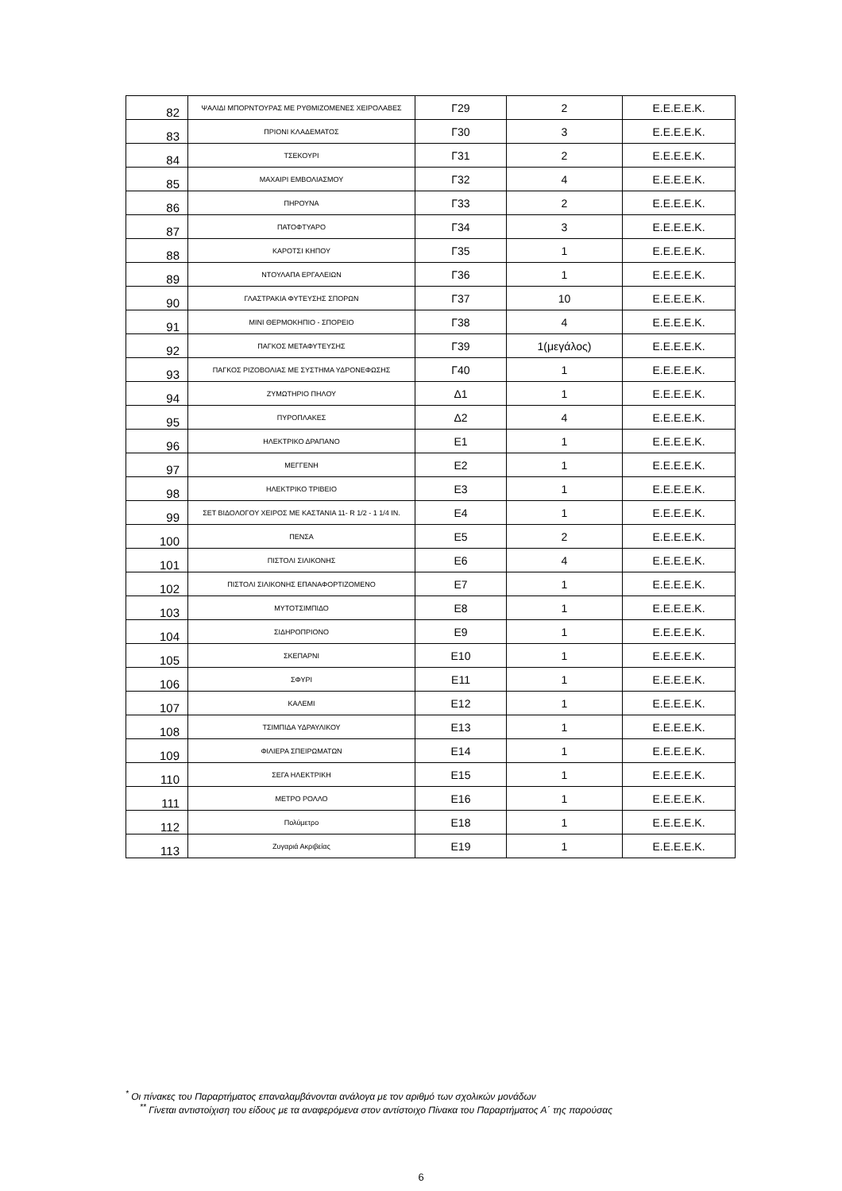| 82 | ΨΑΛΙΔΙ ΜΠΟΡΝΤΟΥΡΑΣ ΜΕ ΡΥΘΜΙΖΟΜΕΝΕΣ ΧΕΙΡΟΛΑΒΕΣ | Γ29 | 2 | Ε.Ε.Ε.Ε.Κ. |
| 83 | ΠΡΙΟΝΙ ΚΛΑΔΕΜΑΤΟΣ | Γ30 | 3 | Ε.Ε.Ε.Ε.Κ. |
| 84 | ΤΣΕΚΟΥΡΙ | Γ31 | 2 | Ε.Ε.Ε.Ε.Κ. |
| 85 | ΜΑΧΑΙΡΙ ΕΜΒΟΛΙΑΣΜΟΥ | Γ32 | 4 | Ε.Ε.Ε.Ε.Κ. |
| 86 | ΠΗΡΟΥΝΑ | Γ33 | 2 | Ε.Ε.Ε.Ε.Κ. |
| 87 | ΠΑΤΟΦΤΥΑΡΟ | Γ34 | 3 | Ε.Ε.Ε.Ε.Κ. |
| 88 | ΚΑΡΟΤΣΙ ΚΗΠΟΥ | Γ35 | 1 | Ε.Ε.Ε.Ε.Κ. |
| 89 | ΝΤΟΥΛΑΠΑ ΕΡΓΑΛΕΙΩΝ | Γ36 | 1 | Ε.Ε.Ε.Ε.Κ. |
| 90 | ΓΛΑΣΤΡΑΚΙΑ ΦΥΤΕΥΣΗΣ ΣΠΟΡΩΝ | Γ37 | 10 | Ε.Ε.Ε.Ε.Κ. |
| 91 | ΜΙΝΙ ΘΕΡΜΟΚΗΠΙΟ - ΣΠΟΡΕΙΟ | Γ38 | 4 | Ε.Ε.Ε.Ε.Κ. |
| 92 | ΠΑΓΚΟΣ ΜΕΤΑΦΥΤΕΥΣΗΣ | Γ39 | 1(μεγάλος) | Ε.Ε.Ε.Ε.Κ. |
| 93 | ΠΑΓΚΟΣ ΡΙΖΟΒΟΛΙΑΣ ΜΕ ΣΥΣΤΗΜΑ ΥΔΡΟΝΕΦΩΣΗΣ | Γ40 | 1 | Ε.Ε.Ε.Ε.Κ. |
| 94 | ΖΥΜΩΤΗΡΙΟ ΠΗΛΟΥ | Δ1 | 1 | Ε.Ε.Ε.Ε.Κ. |
| 95 | ΠΥΡΟΠΛΑΚΕΣ | Δ2 | 4 | Ε.Ε.Ε.Ε.Κ. |
| 96 | ΗΛΕΚΤΡΙΚΟ ΔΡΑΠΑΝΟ | Ε1 | 1 | Ε.Ε.Ε.Ε.Κ. |
| 97 | ΜΕΓΓΕΝΗ | Ε2 | 1 | Ε.Ε.Ε.Ε.Κ. |
| 98 | ΗΛΕΚΤΡΙΚΟ ΤΡΙΒΕΙΟ | Ε3 | 1 | Ε.Ε.Ε.Ε.Κ. |
| 99 | ΣΕΤ ΒΙΔΟΛΟΓΟΥ ΧΕΙΡΟΣ ΜΕ ΚΑΣΤΑΝΙΑ 11- R 1/2 - 1 1/4 IN. | Ε4 | 1 | Ε.Ε.Ε.Ε.Κ. |
| 100 | ΠΕΝΣΑ | Ε5 | 2 | Ε.Ε.Ε.Ε.Κ. |
| 101 | ΠΙΣΤΟΛΙ ΣΙΛΙΚΟΝΗΣ | Ε6 | 4 | Ε.Ε.Ε.Ε.Κ. |
| 102 | ΠΙΣΤΟΛΙ ΣΙΛΙΚΟΝΗΣ ΕΠΑΝΑΦΟΡΤΙΖΟΜΕΝΟ | Ε7 | 1 | Ε.Ε.Ε.Ε.Κ. |
| 103 | ΜΥΤΟΤΣΙΜΠΙΔΟ | Ε8 | 1 | Ε.Ε.Ε.Ε.Κ. |
| 104 | ΣΙΔΗΡΟΠΡΙΟΝΟ | Ε9 | 1 | Ε.Ε.Ε.Ε.Κ. |
| 105 | ΣΚΕΠΑΡΝΙ | Ε10 | 1 | Ε.Ε.Ε.Ε.Κ. |
| 106 | ΣΦΥΡΙ | Ε11 | 1 | Ε.Ε.Ε.Ε.Κ. |
| 107 | ΚΑΛΕΜΙ | Ε12 | 1 | Ε.Ε.Ε.Ε.Κ. |
| 108 | ΤΣΙΜΠΙΔΑ ΥΔΡΑΥΛΙΚΟΥ | Ε13 | 1 | Ε.Ε.Ε.Ε.Κ. |
| 109 | ΦΙΛΙΕΡΑ ΣΠΕΙΡΩΜΑΤΩΝ | Ε14 | 1 | Ε.Ε.Ε.Ε.Κ. |
| 110 | ΣΕΓΑ ΗΛΕΚΤΡΙΚΗ | Ε15 | 1 | Ε.Ε.Ε.Ε.Κ. |
| 111 | ΜΕΤΡΟ ΡΟΛΛΟ | Ε16 | 1 | Ε.Ε.Ε.Ε.Κ. |
| 112 | Πολύμετρο | Ε18 | 1 | Ε.Ε.Ε.Ε.Κ. |
| 113 | Ζυγαριά Ακριβείας | Ε19 | 1 | Ε.Ε.Ε.Ε.Κ. |
<sup>*</sup> Οι πίνακες του Παραρτήματος επαναλαμβάνονται ανάλογα με τον αριθμό των σχολικών μονάδων
<sup>**</sup> Γίνεται αντιστοίχιση του είδους με τα αναφερόμενα στον αντίστοιχο Πίνακα του Παραρτήματος Α΄ της παρούσας
6